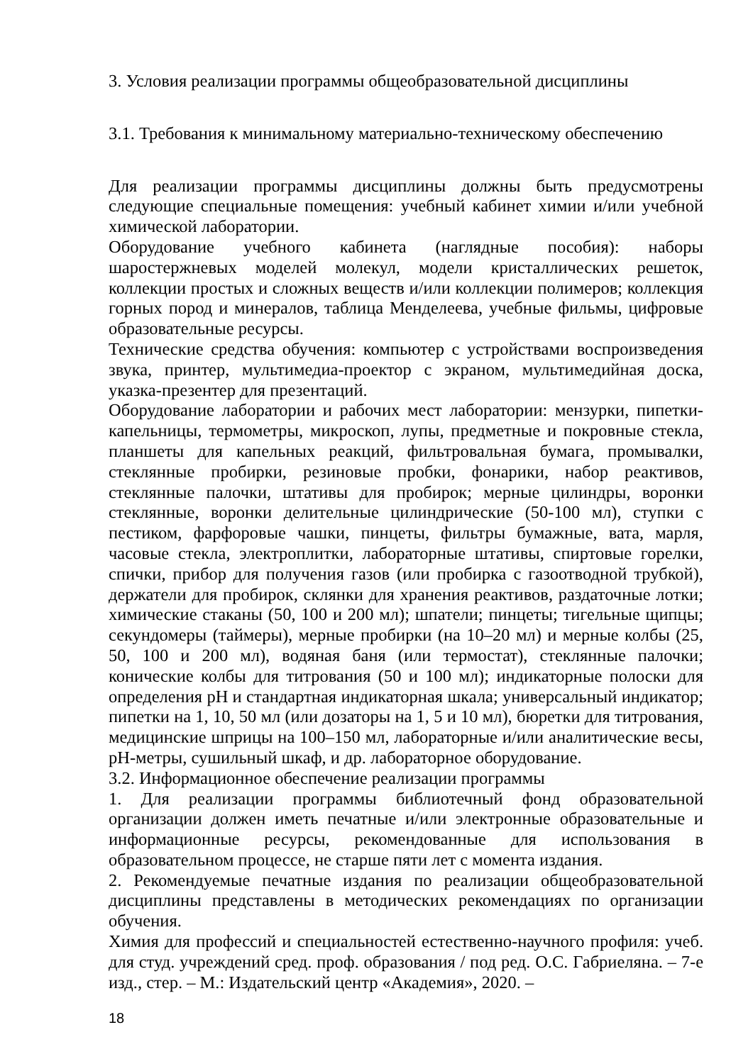3. Условия реализации программы общеобразовательной дисциплины
3.1. Требования к минимальному материально-техническому обеспечению
Для реализации программы дисциплины должны быть предусмотрены следующие специальные помещения: учебный кабинет химии и/или учебной химической лаборатории.
Оборудование учебного кабинета (наглядные пособия): наборы шаростержневых моделей молекул, модели кристаллических решеток, коллекции простых и сложных веществ и/или коллекции полимеров; коллекция горных пород и минералов, таблица Менделеева, учебные фильмы, цифровые образовательные ресурсы.
Технические средства обучения: компьютер с устройствами воспроизведения звука, принтер, мультимедиа-проектор с экраном, мультимедийная доска, указка-презентер для презентаций.
Оборудование лаборатории и рабочих мест лаборатории: мензурки, пипетки-капельницы, термометры, микроскоп, лупы, предметные и покровные стекла, планшеты для капельных реакций, фильтровальная бумага, промывалки, стеклянные пробирки, резиновые пробки, фонарики, набор реактивов, стеклянные палочки, штативы для пробирок; мерные цилиндры, воронки стеклянные, воронки делительные цилиндрические (50-100 мл), ступки с пестиком, фарфоровые чашки, пинцеты, фильтры бумажные, вата, марля, часовые стекла, электроплитки, лабораторные штативы, спиртовые горелки, спички, прибор для получения газов (или пробирка с газоотводной трубкой), держатели для пробирок, склянки для хранения реактивов, раздаточные лотки; химические стаканы (50, 100 и 200 мл); шпатели; пинцеты; тигельные щипцы; секундомеры (таймеры), мерные пробирки (на 10–20 мл) и мерные колбы (25, 50, 100 и 200 мл), водяная баня (или термостат), стеклянные палочки; конические колбы для титрования (50 и 100 мл); индикаторные полоски для определения pH и стандартная индикаторная шкала; универсальный индикатор; пипетки на 1, 10, 50 мл (или дозаторы на 1, 5 и 10 мл), бюретки для титрования, медицинские шприцы на 100–150 мл, лабораторные и/или аналитические весы, pH-метры, сушильный шкаф, и др. лабораторное оборудование.
3.2. Информационное обеспечение реализации программы
1. Для реализации программы библиотечный фонд образовательной организации должен иметь печатные и/или электронные образовательные и информационные ресурсы, рекомендованные для использования в образовательном процессе, не старше пяти лет с момента издания.
2. Рекомендуемые печатные издания по реализации общеобразовательной дисциплины представлены в методических рекомендациях по организации обучения.
Химия для профессий и специальностей естественно-научного профиля: учеб. для студ. учреждений сред. проф. образования / под ред. О.С. Габриеляна. – 7-е изд., стер. – М.: Издательский центр «Академия», 2020. –
18